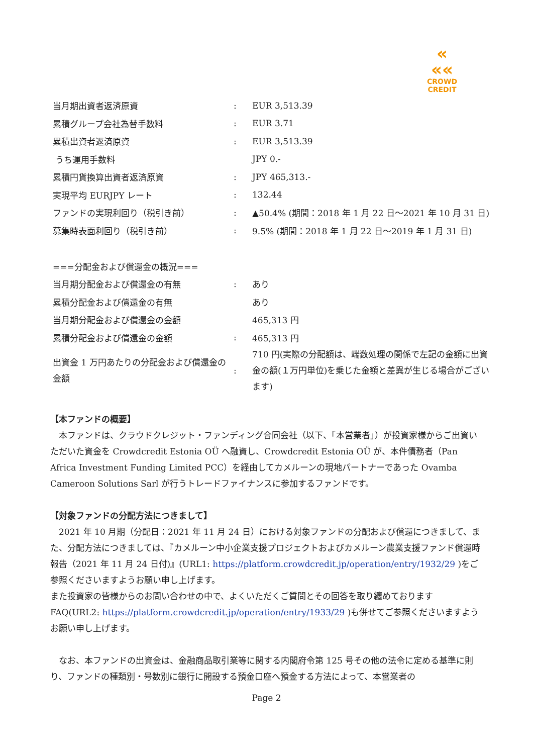«
««
CROWD CREDIT
| 当月期出資者返済原資 | : | EUR 3,513.39 |
| 累積グループ会社為替手数料 | : | EUR 3.71 |
| 累積出資者返済原資 | : | EUR 3,513.39 |
| うち運用手数料 | | JPY 0.- |
| 累積円貨換算出資者返済原資 | : | JPY 465,313.- |
| 実現平均 EURJPY レート | : | 132.44 |
| ファンドの実現利回り（税引き前） | : | ▲50.4% (期間：2018 年 1 月 22 日～2021 年 10 月 31 日) |
| 募集時表面利回り（税引き前） | : | 9.5% (期間：2018 年 1 月 22 日～2019 年 1 月 31 日) |
| ===分配金および償還金の概況=== | | |
| 当月期分配金および償還金の有無 | : | あり |
| 累積分配金および償還金の有無 | | あり |
| 当月期分配金および償還金の金額 | | 465,313 円 |
| 累積分配金および償還金の金額 | : | 465,313 円 |
| 出資金 1 万円あたりの分配金および償還金の金額 | : | 710 円(実際の分配額は、端数処理の関係で左記の金額に出資金の額(１万円単位)を乗じた金額と差異が生じる場合がございます) |
【本ファンドの概要】
　本ファンドは、クラウドクレジット・ファンディング合同会社（以下、「本営業者」）が投資家様からご出資いただいた資金を Crowdcredit Estonia OÜ へ融資し、Crowdcredit Estonia OÜ が、本件債務者（Pan Africa Investment Funding Limited PCC）を経由してカメルーンの現地パートナーであった Ovamba Cameroon Solutions Sarl が行うトレードファイナンスに参加するファンドです。
【対象ファンドの分配方法につきまして】
　2021 年 10 月期（分配日：2021 年 11 月 24 日）における対象ファンドの分配および償還につきまして、また、分配方法につきましては、『カメルーン中小企業支援プロジェクトおよびカメルーン農業支援ファンド償還時報告（2021 年 11 月 24 日付)』(URL1: https://platform.crowdcredit.jp/operation/entry/1932/29 )をご参照くださいますようお願い申し上げます。
また投資家の皆様からのお問い合わせの中で、よくいただくご質問とその回答を取り纏めております FAQ(URL2: https://platform.crowdcredit.jp/operation/entry/1933/29 )も併せてご参照くださいますようお願い申し上げます。
　なお、本ファンドの出資金は、金融商品取引業等に関する内閣府令第 125 号その他の法令に定める基準に則り、ファンドの種類別・号数別に銀行に開設する預金口座へ預金する方法によって、本営業者の
Page 2